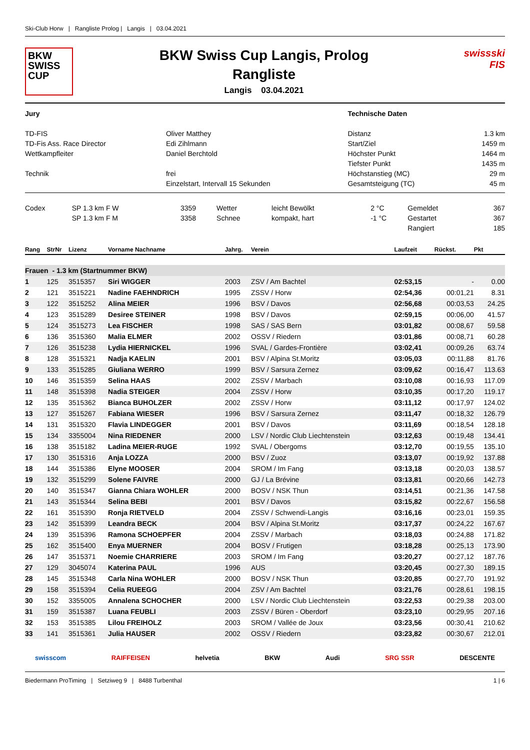Ski-Club Horw | Rangliste Prolog | Langis | 03.04.2021
BKW
SWISS
CUP
BKW Swiss Cup Langis, Prolog
Rangliste
Langis 03.04.2021
swissski
FIS
| Jury | | Technische Daten | |
| TD-FIS | Oliver Matthey | Distanz | 1.3 km |
| TD-Fis Ass. Race Director | Edi Zihlmann | Start/Ziel | 1459 m |
| Wettkampfleiter | Daniel Berchtold | Höchster Punkt | 1464 m |
| | | Tiefster Punkt | 1435 m |
| Technik | frei | Höchstanstieg (MC) | 29 m |
| | Einzelstart, Intervall 15 Sekunden | Gesamtsteigung (TC) | 45 m |
| Codex | SP 1.3 km F W | 3359 | Wetter | leicht Bewölkt | 2 °C | Gemeldet | 367 |
| | SP 1.3 km F M | 3358 | Schnee | kompakt, hart | -1 °C | Gestartet | 367 |
| | | | | | | Rangiert | 185 |
| Rang | StrNr | Lizenz | Vorname Nachname | Jahrg. | Verein | Laufzeit | Rückst. | Pkt |
| --- | --- | --- | --- | --- | --- | --- | --- | --- |
| Frauen - 1.3 km (Startnummer BKW) | | | | | | | | |
| 1 | 125 | 3515357 | Siri WIGGER | 2003 | ZSV / Am Bachtel | 02:53,15 | - | 0.00 |
| 2 | 121 | 3515221 | Nadine FAEHNDRICH | 1995 | ZSSV / Horw | 02:54,36 | 00:01,21 | 8.31 |
| 3 | 122 | 3515252 | Alina MEIER | 1996 | BSV / Davos | 02:56,68 | 00:03,53 | 24.25 |
| 4 | 123 | 3515289 | Desiree STEINER | 1998 | BSV / Davos | 02:59,15 | 00:06,00 | 41.57 |
| 5 | 124 | 3515273 | Lea FISCHER | 1998 | SAS / SAS Bern | 03:01,82 | 00:08,67 | 59.58 |
| 6 | 136 | 3515360 | Malia ELMER | 2002 | OSSV / Riedern | 03:01,86 | 00:08,71 | 60.28 |
| 7 | 126 | 3515238 | Lydia HIERNICKEL | 1996 | SVAL / Gardes-Frontière | 03:02,41 | 00:09,26 | 63.74 |
| 8 | 128 | 3515321 | Nadja KAELIN | 2001 | BSV / Alpina St.Moritz | 03:05,03 | 00:11,88 | 81.76 |
| 9 | 133 | 3515285 | Giuliana WERRO | 1999 | BSV / Sarsura Zernez | 03:09,62 | 00:16,47 | 113.63 |
| 10 | 146 | 3515359 | Selina HAAS | 2002 | ZSSV / Marbach | 03:10,08 | 00:16,93 | 117.09 |
| 11 | 148 | 3515398 | Nadia STEIGER | 2004 | ZSSV / Horw | 03:10,35 | 00:17,20 | 119.17 |
| 12 | 135 | 3515362 | Bianca BUHOLZER | 2002 | ZSSV / Horw | 03:11,12 | 00:17,97 | 124.02 |
| 13 | 127 | 3515267 | Fabiana WIESER | 1996 | BSV / Sarsura Zernez | 03:11,47 | 00:18,32 | 126.79 |
| 14 | 131 | 3515320 | Flavia LINDEGGER | 2001 | BSV / Davos | 03:11,69 | 00:18,54 | 128.18 |
| 15 | 134 | 3355004 | Nina RIEDENER | 2000 | LSV / Nordic Club Liechtenstein | 03:12,63 | 00:19,48 | 134.41 |
| 16 | 138 | 3515182 | Ladina MEIER-RUGE | 1992 | SVAL / Obergoms | 03:12,70 | 00:19,55 | 135.10 |
| 17 | 130 | 3515316 | Anja LOZZA | 2000 | BSV / Zuoz | 03:13,07 | 00:19,92 | 137.88 |
| 18 | 144 | 3515386 | Elyne MOOSER | 2004 | SROM / Im Fang | 03:13,18 | 00:20,03 | 138.57 |
| 19 | 132 | 3515299 | Solene FAIVRE | 2000 | GJ / La Brévine | 03:13,81 | 00:20,66 | 142.73 |
| 20 | 140 | 3515347 | Gianna Chiara WOHLER | 2000 | BOSV / NSK Thun | 03:14,51 | 00:21,36 | 147.58 |
| 21 | 143 | 3515344 | Selina BEBI | 2001 | BSV / Davos | 03:15,82 | 00:22,67 | 156.58 |
| 22 | 161 | 3515390 | Ronja RIETVELD | 2004 | ZSSV / Schwendi-Langis | 03:16,16 | 00:23,01 | 159.35 |
| 23 | 142 | 3515399 | Leandra BECK | 2004 | BSV / Alpina St.Moritz | 03:17,37 | 00:24,22 | 167.67 |
| 24 | 139 | 3515396 | Ramona SCHOEPFER | 2004 | ZSSV / Marbach | 03:18,03 | 00:24,88 | 171.82 |
| 25 | 162 | 3515400 | Enya MUERNER | 2004 | BOSV / Frutigen | 03:18,28 | 00:25,13 | 173.90 |
| 26 | 147 | 3515371 | Noemie CHARRIERE | 2003 | SROM / Im Fang | 03:20,27 | 00:27,12 | 187.76 |
| 27 | 129 | 3045074 | Katerina PAUL | 1996 | AUS | 03:20,45 | 00:27,30 | 189.15 |
| 28 | 145 | 3515348 | Carla Nina WOHLER | 2000 | BOSV / NSK Thun | 03:20,85 | 00:27,70 | 191.92 |
| 29 | 158 | 3515394 | Celia RUEEGG | 2004 | ZSV / Am Bachtel | 03:21,76 | 00:28,61 | 198.15 |
| 30 | 152 | 3355005 | Annalena SCHOCHER | 2000 | LSV / Nordic Club Liechtenstein | 03:22,53 | 00:29,38 | 203.00 |
| 31 | 159 | 3515387 | Luana FEUBLI | 2003 | ZSSV / Büren - Oberdorf | 03:23,10 | 00:29,95 | 207.16 |
| 32 | 153 | 3515385 | Lilou FREIHOLZ | 2003 | SROM / Vallée de Joux | 03:23,56 | 00:30,41 | 210.62 |
| 33 | 141 | 3515361 | Julia HAUSER | 2002 | OSSV / Riedern | 03:23,82 | 00:30,67 | 212.01 |
swisscom RAIFFEISEN helvetia BKW Audi SRG SSR DESCENTE
Biedermann ProTiming | Setziweg 9 | 8488 Turbenthal 1 | 6